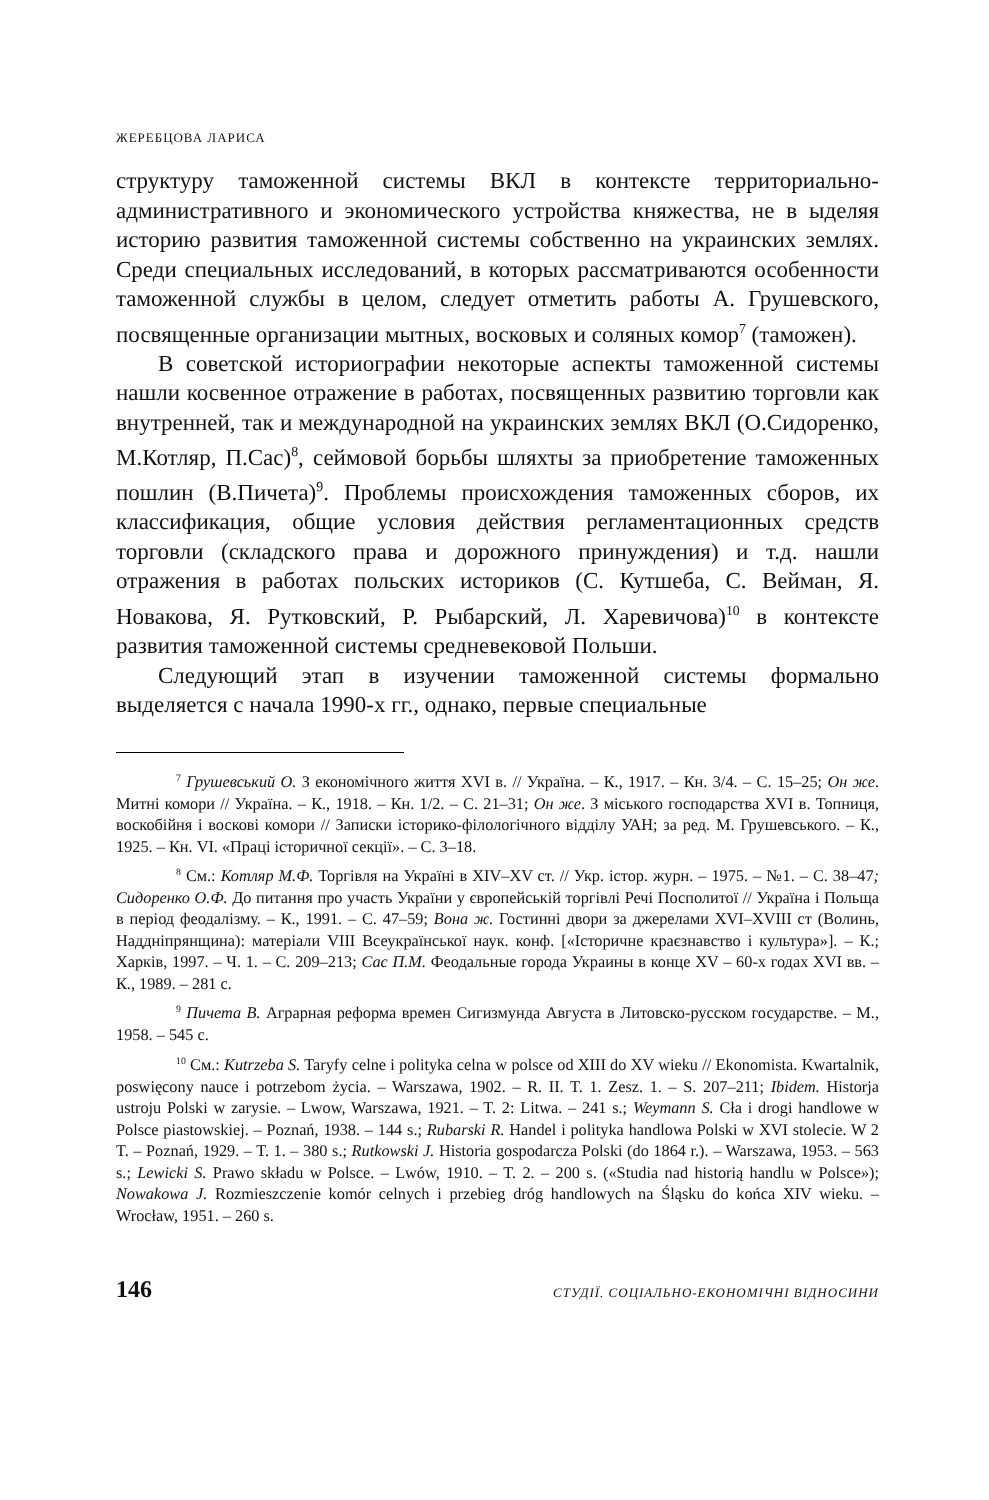ЖЕРЕБЦОВА ЛАРИСА
структуру таможенной системы ВКЛ в контексте территориально-административного и экономического устройства княжества, не в ыделяя историю развития таможенной системы собственно на украинских землях. Среди специальных исследований, в которых рассматриваются особенности таможенной службы в целом, следует отметить работы А. Грушевского, посвященные организации мытных, восковых и соляных комор<sup>7</sup> (таможен).
В советской историографии некоторые аспекты таможенной системы нашли косвенное отражение в работах, посвященных развитию торговли как внутренней, так и международной на украинских землях ВКЛ (О.Сидоренко, М.Котляр, П.Сас)<sup>8</sup>, сеймовой борьбы шляхты за приобретение таможенных пошлин (В.Пичета)<sup>9</sup>. Проблемы происхождения таможенных сборов, их классификация, общие условия действия регламентационных средств торговли (складского права и дорожного принуждения) и т.д. нашли отражения в работах польских историков (С. Кутшеба, С. Вейман, Я. Новакова, Я. Рутковский, Р. Рыбарский, Л. Харевичова)<sup>10</sup> в контексте развития таможенной системы средневековой Польши.
Следующий этап в изучении таможенной системы формально выделяется с начала 1990-х гг., однако, первые специальные
<sup>7</sup> Грушевський О. З економічного життя XVI в. // Україна. – К., 1917. – Кн. 3/4. – С. 15–25; Он же. Митні комори // Україна. – К., 1918. – Кн. 1/2. – С. 21–31; Он же. З міського господарства XVI в. Топниця, воскобійня і воскові комори // Записки історико-філологічного відділу УАН; за ред. М. Грушевського. – К., 1925. – Кн. VI. «Праці історичної секції». – С. 3–18.
<sup>8</sup> См.: Котляр М.Ф. Торгівля на Україні в XIV–XV ст. // Укр. істор. журн. – 1975. – №1. – С. 38–47; Сидоренко О.Ф. До питання про участь України у європейській торгівлі Речі Посполитої // Україна і Польща в період феодалізму. – К., 1991. – С. 47–59; Вона ж. Гостинні двори за джерелами XVI–XVIII ст (Волинь, Наддніпрянщина): матеріали VIII Всеукраїнської наук. конф. [«Історичне краєзнавство і культура»]. – К.; Харків, 1997. – Ч. 1. – С. 209–213; Сас П.М. Феодальные города Украины в конце XV – 60-х годах XVI вв. – К., 1989. – 281 с.
<sup>9</sup> Пичета В. Аграрная реформа времен Сигизмунда Августа в Литовско-русском государстве. – М., 1958. – 545 с.
<sup>10</sup> См.: Kutrzeba S. Taryfy celne i polityka celna w polsce od XIII do XV wieku // Ekonomista. Kwartalnik, poswięcony nauce i potrzebom życia. – Warszawa, 1902. – R. II. T. 1. Zesz. 1. – S. 207–211; Ibidem. Historja ustroju Polski w zarysie. – Lwow, Warszawa, 1921. – T. 2: Litwa. – 241 s.; Weymann S. Cła i drogi handlowe w Polsce piastowskiej. – Poznań, 1938. – 144 s.; Rubarski R. Handel i polityka handlowa Polski w XVI stolecie. W 2 T. – Poznań, 1929. – T. 1. – 380 s.; Rutkowski J. Historia gospodarcza Polski (do 1864 r.). – Warszawa, 1953. – 563 s.; Lewicki S. Prawo składu w Polsce. – Lwów, 1910. – T. 2. – 200 s. («Studia nad historią handlu w Polsce»); Nowakowa J. Rozmieszczenie komór celnych i przebieg dróg handlowych na Śląsku do końca XIV wieku. – Wrocław, 1951. – 260 s.
146 СТУДІЇ. СОЦІАЛЬНО-ЕКОНОМІЧНІ ВІДНОСИНИ